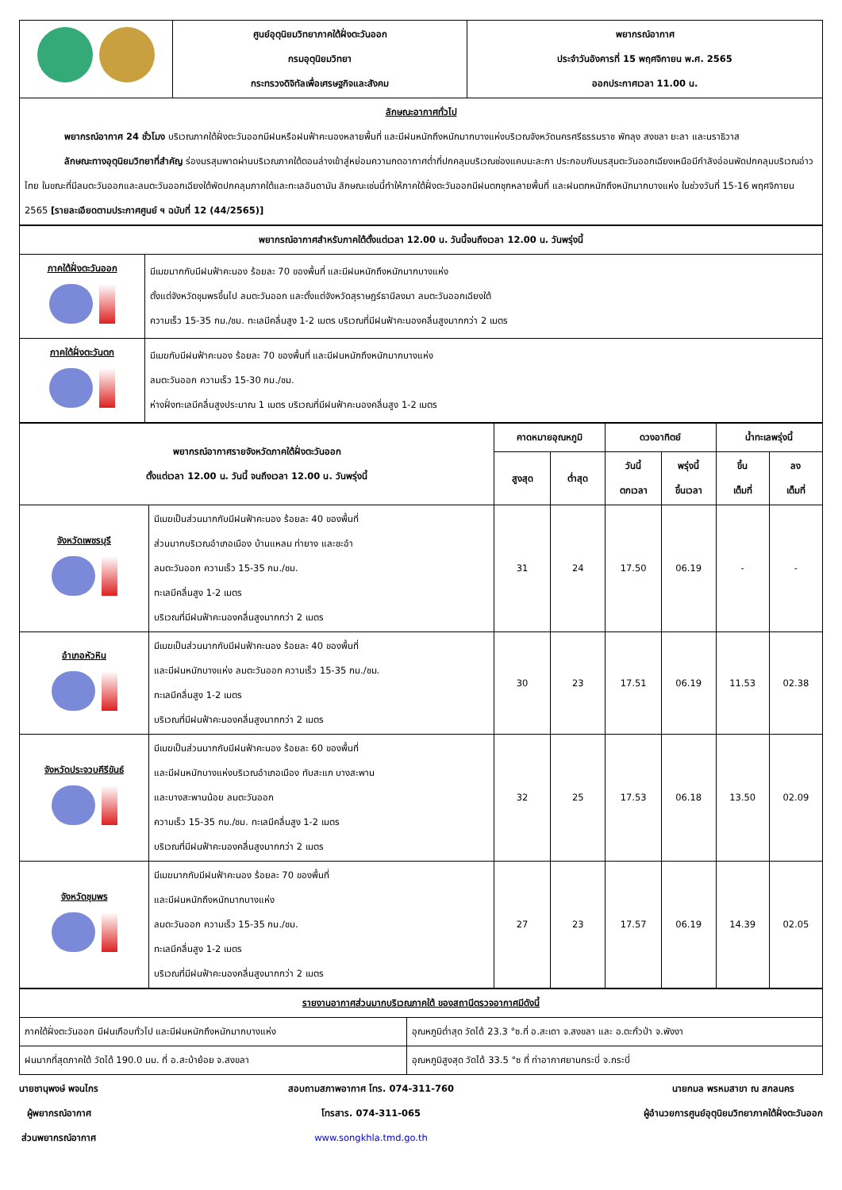| | ศูนย์อุตุนิยมวิทยาภาคใต้ฝั่งตะวันออก กรมอุตุนิยมวิทยา กระทรวงดิจิทัลเพื่อเศรษฐกิจและสังคม | พยากรณ์อากาศ ประจำวันอังคารที่ 15 พฤศจิกายน พ.ศ. 2565 ออกประกาศเวลา 11.00 น. |
| ลักษณะอากาศทั่วไป พยากรณ์อากาศ 24 ชั่วโมง บริเวณภาคใต้ฝั่งตะวันออกมีฝนหรือฝนฟ้าคะนองหลายพื้นที่ และมีฝนหนักถึงหนักมากบางแห่งบริเวณจังหวัดนครศรีธรรมราช พัทลุง สงขลา ยะลา และนราธิวาส ลักษณะทางอุตุนิยมวิทยาที่สำคัญ ร่องมรสุมพาดผ่านบริเวณภาคใต้ตอนล่างเข้าสู่หย่อมความกดอากาศต่ำที่ปกคลุมบริเวณช่องแคบมะละกา ประกอบกับมรสุมตะวันออกเฉียงเหนือมีกำลังอ่อนพัดปกคลุมบริเวณอ่าวไทย ในขณะที่มีลมตะวันออกและลมตะวันออกเฉียงใต้พัดปกคลุมภาคใต้และทะเลอันดามัน ลักษณะเช่นนี้ทำให้ภาคใต้ฝั่งตะวันออกมีฝนตกชุกหลายพื้นที่ และฝนตกหนักถึงหนักมากบางแห่ง ในช่วงวันที่ 15-16 พฤศจิกายน 2565 [รายละเอียดตามประกาศศูนย์ ฯ ฉบับที่ 12 (44/2565)] | | |
| พยากรณ์อากาศสำหรับภาคใต้ตั้งแต่เวลา 12.00 น. วันนี้จนถึงเวลา 12.00 น. วันพรุ่งนี้ | |
| --- | --- |
| ภาคใต้ฝั่งตะวันออก | มีเมฆมากกับมีฝนฟ้าคะนอง ร้อยละ 70 ของพื้นที่ และมีฝนหนักถึงหนักมากบางแห่ง ตั้งแต่จังหวัดชุมพรขึ้นไป ลมตะวันออก และตั้งแต่จังหวัดสุราษฎร์ธานีลงมา ลมตะวันออกเฉียงใต้ ความเร็ว 15-35 กม./ชม. ทะเลมีคลื่นสูง 1-2 เมตร บริเวณที่มีฝนฟ้าคะนองคลื่นสูงมากกว่า 2 เมตร |
| ภาคใต้ฝั่งตะวันตก | มีเมฆกับมีฝนฟ้าคะนอง ร้อยละ 70 ของพื้นที่ และมีฝนหนักถึงหนักมากบางแห่ง ลมตะวันออก ความเร็ว 15-30 กม./ชม. ห่างฝั่งทะเลมีคลื่นสูงประมาณ 1 เมตร บริเวณที่มีฝนฟ้าคะนองคลื่นสูง 1-2 เมตร |
| พยากรณ์อากาศรายจังหวัดภาคใต้ฝั่งตะวันออก ตั้งแต่เวลา 12.00 น. วันนี้ จนถึงเวลา 12.00 น. วันพรุ่งนี้ | | คาดหมายอุณหภูมิ | | ดวงอาทิตย์ | | น้ำทะเลพรุ่งนี้ | |
| --- | --- | --- | --- | --- | --- | --- | --- |
| | | สูงสุด | ต่ำสุด | วันนี้ ตกเวลา | พรุ่งนี้ ขึ้นเวลา | ขึ้น เต็มที่ | ลง เต็มที่ |
| จังหวัดเพชรบุรี | มีเมฆเป็นส่วนมากกับมีฝนฟ้าคะนอง ร้อยละ 40 ของพื้นที่ ส่วนมากบริเวณอำเภอเมือง บ้านแหลม ท่ายาง และชะอำ ลมตะวันออก ความเร็ว 15-35 กม./ชม. ทะเลมีคลื่นสูง 1-2 เมตร บริเวณที่มีฝนฟ้าคะนองคลื่นสูงมากกว่า 2 เมตร | 31 | 24 | 17.50 | 06.19 | - | - |
| อำเภอหัวหิน | มีเมฆเป็นส่วนมากกับมีฝนฟ้าคะนอง ร้อยละ 40 ของพื้นที่ และมีฝนหนักบางแห่ง ลมตะวันออก ความเร็ว 15-35 กม./ชม. ทะเลมีคลื่นสูง 1-2 เมตร บริเวณที่มีฝนฟ้าคะนองคลื่นสูงมากกว่า 2 เมตร | 30 | 23 | 17.51 | 06.19 | 11.53 | 02.38 |
| จังหวัดประจวบคีรีขันธ์ | มีเมฆเป็นส่วนมากกับมีฝนฟ้าคะนอง ร้อยละ 60 ของพื้นที่ และมีฝนหนักบางแห่งบริเวณอำเภอเมือง ทับสะแก บางสะพาน และบางสะพานน้อย ลมตะวันออก ความเร็ว 15-35 กม./ชม. ทะเลมีคลื่นสูง 1-2 เมตร บริเวณที่มีฝนฟ้าคะนองคลื่นสูงมากกว่า 2 เมตร | 32 | 25 | 17.53 | 06.18 | 13.50 | 02.09 |
| จังหวัดชุมพร | มีเมฆมากกับมีฝนฟ้าคะนอง ร้อยละ 70 ของพื้นที่ และมีฝนหนักถึงหนักมากบางแห่ง ลมตะวันออก ความเร็ว 15-35 กม./ชม. ทะเลมีคลื่นสูง 1-2 เมตร บริเวณที่มีฝนฟ้าคะนองคลื่นสูงมากกว่า 2 เมตร | 27 | 23 | 17.57 | 06.19 | 14.39 | 02.05 |
| รายงานอากาศส่วนมากบริเวณภาคใต้ ของสถานีตรวจอากาศมีดังนี้ | |
| ภาคใต้ฝั่งตะวันออก มีฝนเกือบทั่วไป และมีฝนหนักถึงหนักมากบางแห่ง | อุณหภูมิต่ำสุด วัดได้ 23.3 °ซ.ที่ อ.สะเดา จ.สงขลา และ อ.ตะกั่วป่า จ.พังงา |
| ฝนมากที่สุดภาคใต้ วัดได้ 190.0 มม. ที่ อ.สะบ้าย้อย จ.สงขลา | อุณหภูมิสูงสุด วัดได้ 33.5 °ซ ที่ ท่าอากาศยานกระบี่ จ.กระบี่ |
นายชานุพงษ์ พจนไกร
ผู้พยากรณ์อากาศ
ส่วนพยากรณ์อากาศ
สอบถามสภาพอากาศ โทร. 074-311-760
โทรสาร. 074-311-065
www.songkhla.tmd.go.th
นายกมล พรหมสาขา ณ สกลนคร
ผู้อำนวยการศูนย์อุตุนิยมวิทยาภาคใต้ฝั่งตะวันออก